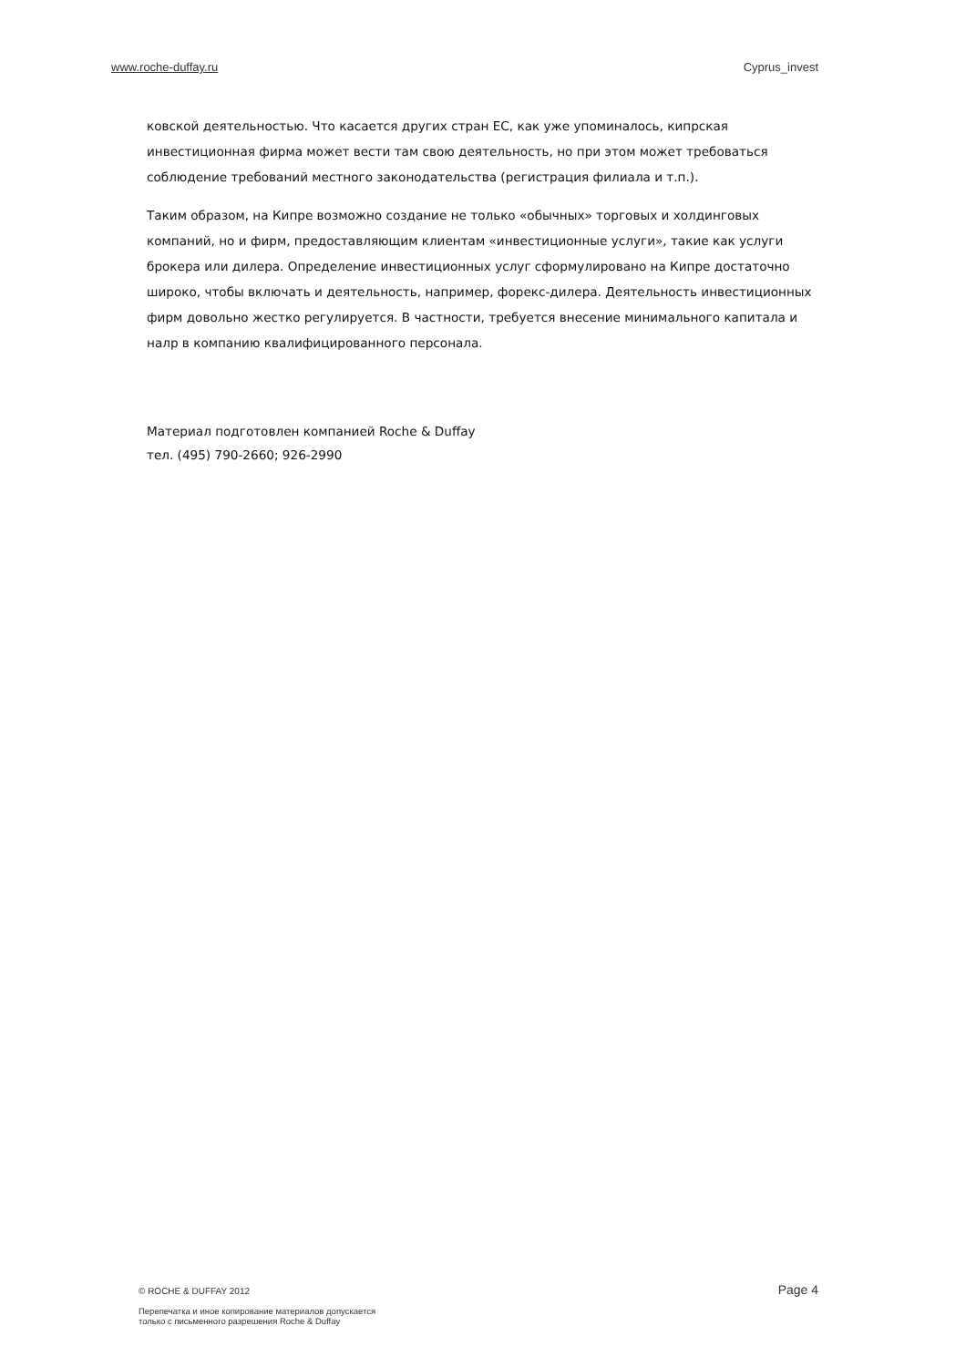www.roche-duffay.ru Cyprus_invest
ковской деятельностью. Что касается других стран ЕС, как уже упоминалось, кипрская инвестиционная фирма может вести там свою деятельность, но при этом может требоваться соблюдение требований местного законодательства (регистрация филиала и т.п.).
Таким образом, на Кипре возможно создание не только «обычных» торговых и холдинговых компаний, но и фирм, предоставляющим клиентам «инвестиционные услуги», такие как услуги брокера или дилера. Определение инвестиционных услуг сформулировано на Кипре достаточно широко, чтобы включать и деятельность, например, форекс-дилера. Деятельность инвестиционных фирм довольно жестко регулируется. В частности, требуется внесение минимального капитала и налр в компанию квалифицированного персонала.
Материал подготовлен компанией Roche & Duffay
тел. (495) 790-2660; 926-2990
© ROCHE & DUFFAY 2012 Page 4
Перепечатка и иное копирование материалов допускается
только с письменного разрешения Roche & Duffay